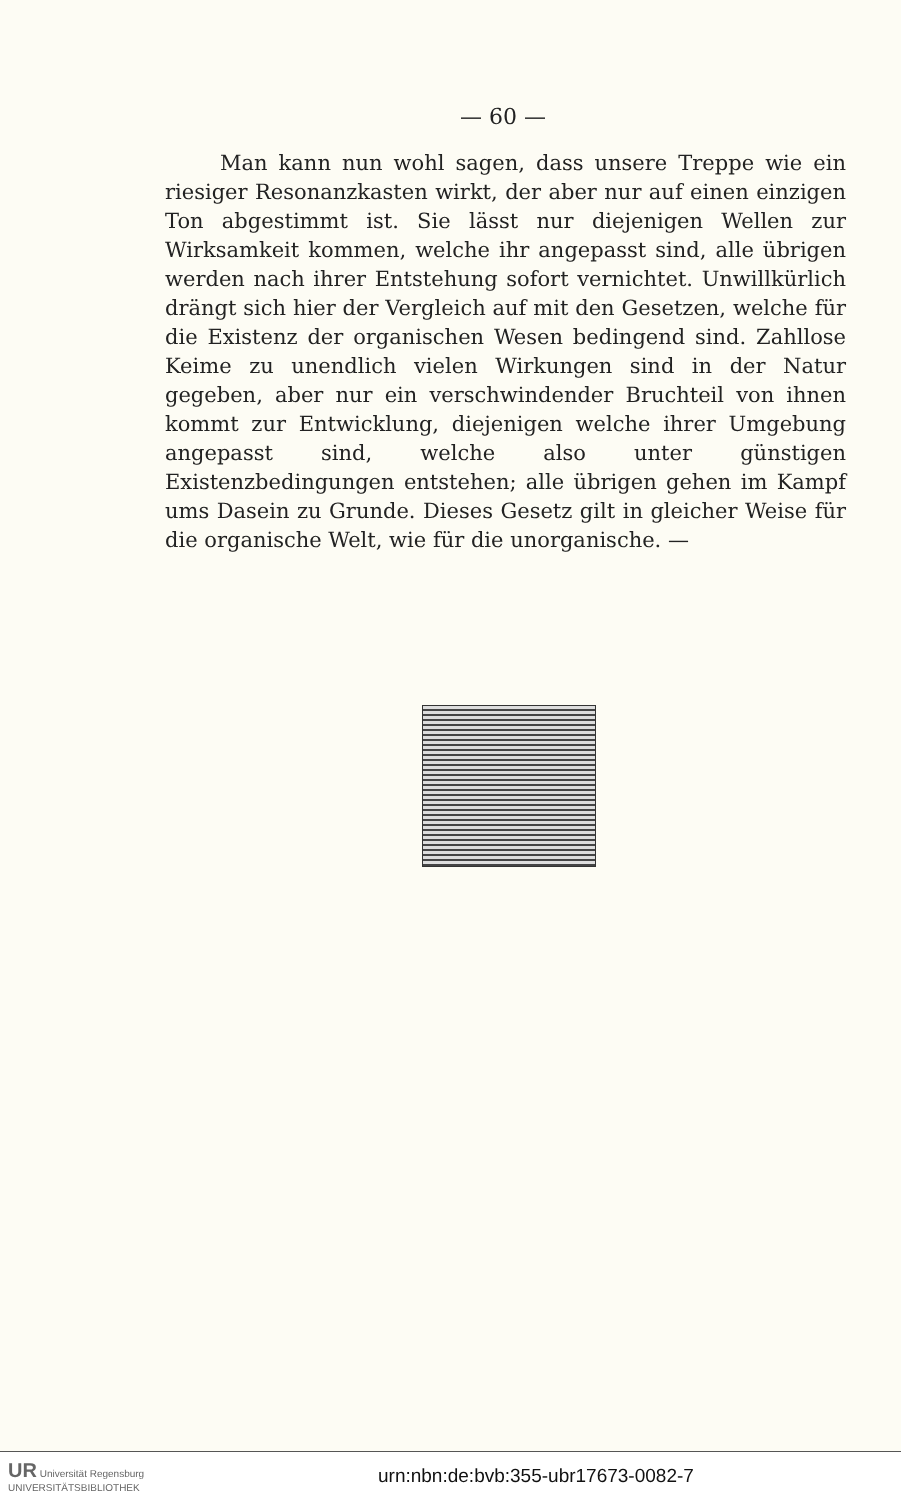— 60 —
Man kann nun wohl sagen, dass unsere Treppe wie ein riesiger Resonanzkasten wirkt, der aber nur auf einen einzigen Ton abgestimmt ist. Sie lässt nur diejenigen Wellen zur Wirksamkeit kommen, welche ihr angepasst sind, alle übrigen werden nach ihrer Entstehung sofort vernichtet. Unwillkürlich drängt sich hier der Vergleich auf mit den Gesetzen, welche für die Existenz der organischen Wesen bedingend sind. Zahllose Keime zu unendlich vielen Wirkungen sind in der Natur gegeben, aber nur ein verschwindender Bruchteil von ihnen kommt zur Entwicklung, diejenigen welche ihrer Umgebung angepasst sind, welche also unter günstigen Existenzbedingungen entstehen; alle übrigen gehen im Kampf ums Dasein zu Grunde. Dieses Gesetz gilt in gleicher Weise für die organische Welt, wie für die unorganische. —
UR Universität Regensburg
UNIVERSITÄTSBIBLIOTHEK
urn:nbn:de:bvb:355-ubr17673-0082-7